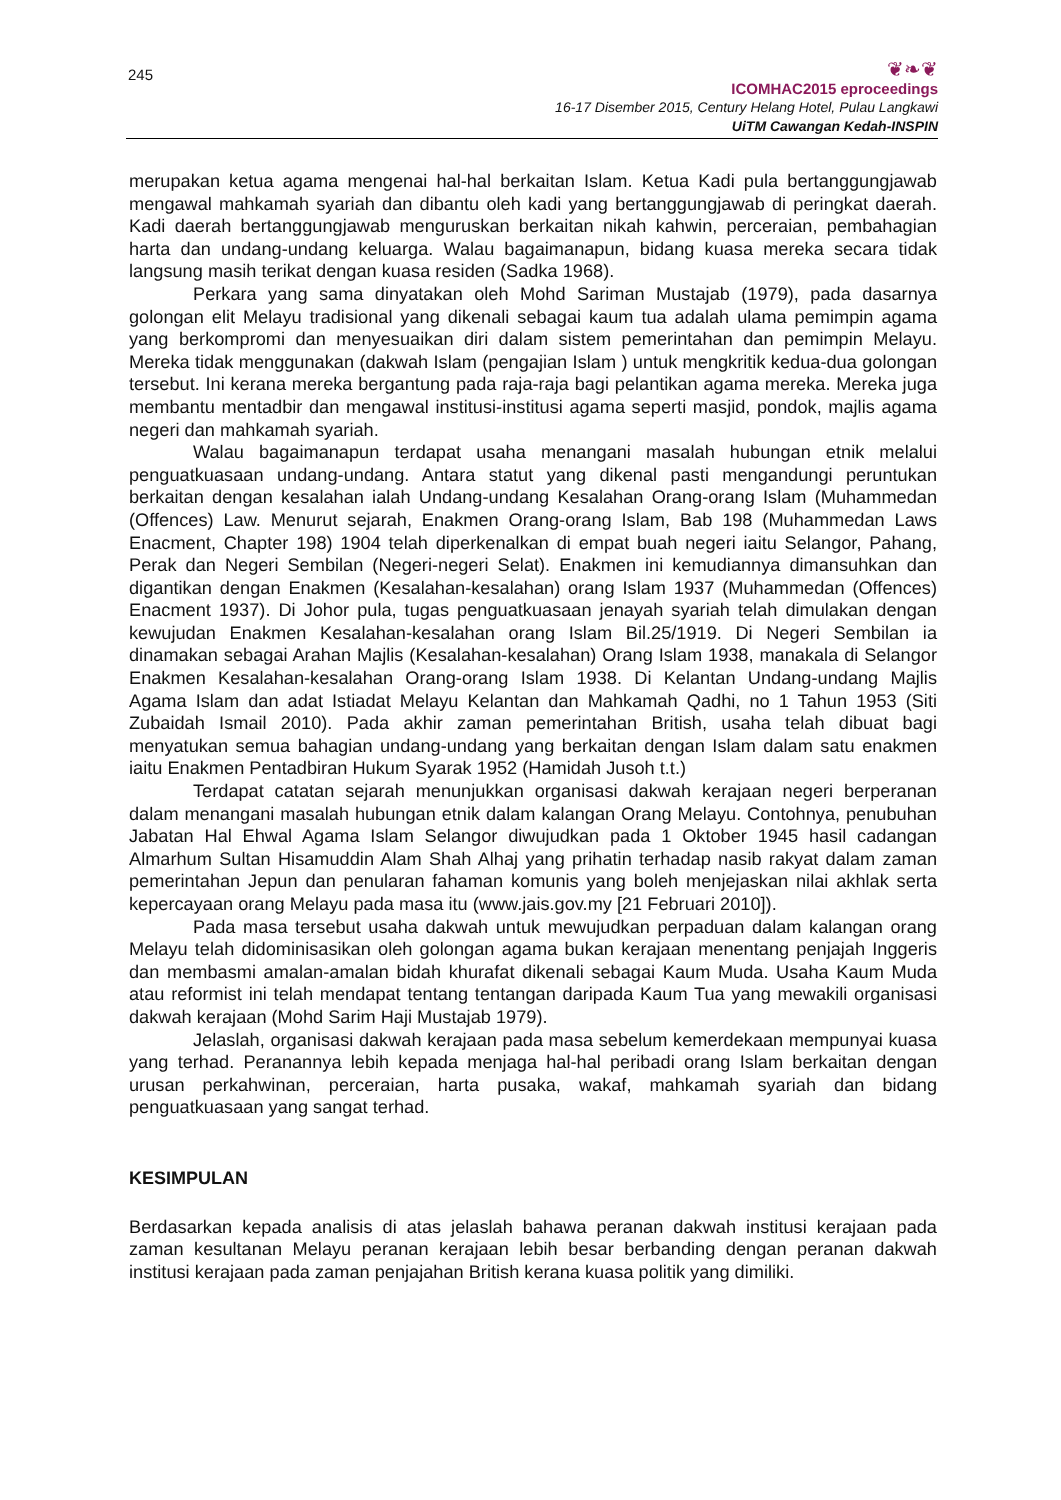245
❦❧❦
ICOMHAC2015 eproceedings
16-17 Disember 2015, Century Helang Hotel, Pulau Langkawi
UiTM Cawangan Kedah-INSPIN
merupakan ketua agama mengenai hal-hal berkaitan Islam. Ketua Kadi pula bertanggungjawab mengawal mahkamah syariah dan dibantu oleh kadi yang bertanggungjawab di peringkat daerah. Kadi daerah bertanggungjawab menguruskan berkaitan nikah kahwin, perceraian, pembahagian harta dan undang-undang keluarga. Walau bagaimanapun, bidang kuasa mereka secara tidak langsung masih terikat dengan kuasa residen (Sadka 1968).
Perkara yang sama dinyatakan oleh Mohd Sariman Mustajab (1979), pada dasarnya golongan elit Melayu tradisional yang dikenali sebagai kaum tua adalah ulama pemimpin agama yang berkompromi dan menyesuaikan diri dalam sistem pemerintahan dan pemimpin Melayu. Mereka tidak menggunakan (dakwah Islam (pengajian Islam ) untuk mengkritik kedua-dua golongan tersebut. Ini kerana mereka bergantung pada raja-raja bagi pelantikan agama mereka. Mereka juga membantu mentadbir dan mengawal institusi-institusi agama seperti masjid, pondok, majlis agama negeri dan mahkamah syariah.
Walau bagaimanapun terdapat usaha menangani masalah hubungan etnik melalui penguatkuasaan undang-undang. Antara statut yang dikenal pasti mengandungi peruntukan berkaitan dengan kesalahan ialah Undang-undang Kesalahan Orang-orang Islam (Muhammedan (Offences) Law. Menurut sejarah, Enakmen Orang-orang Islam, Bab 198 (Muhammedan Laws Enacment, Chapter 198) 1904 telah diperkenalkan di empat buah negeri iaitu Selangor, Pahang, Perak dan Negeri Sembilan (Negeri-negeri Selat). Enakmen ini kemudiannya dimansuhkan dan digantikan dengan Enakmen (Kesalahan-kesalahan) orang Islam 1937 (Muhammedan (Offences) Enacment 1937). Di Johor pula, tugas penguatkuasaan jenayah syariah telah dimulakan dengan kewujudan Enakmen Kesalahan-kesalahan orang Islam Bil.25/1919. Di Negeri Sembilan ia dinamakan sebagai Arahan Majlis (Kesalahan-kesalahan) Orang Islam 1938, manakala di Selangor Enakmen Kesalahan-kesalahan Orang-orang Islam 1938. Di Kelantan Undang-undang Majlis Agama Islam dan adat Istiadat Melayu Kelantan dan Mahkamah Qadhi, no 1 Tahun 1953 (Siti Zubaidah Ismail 2010). Pada akhir zaman pemerintahan British, usaha telah dibuat bagi menyatukan semua bahagian undang-undang yang berkaitan dengan Islam dalam satu enakmen iaitu Enakmen Pentadbiran Hukum Syarak 1952 (Hamidah Jusoh t.t.)
Terdapat catatan sejarah menunjukkan organisasi dakwah kerajaan negeri berperanan dalam menangani masalah hubungan etnik dalam kalangan Orang Melayu. Contohnya, penubuhan Jabatan Hal Ehwal Agama Islam Selangor diwujudkan pada 1 Oktober 1945 hasil cadangan Almarhum Sultan Hisamuddin Alam Shah Alhaj yang prihatin terhadap nasib rakyat dalam zaman pemerintahan Jepun dan penularan fahaman komunis yang boleh menjejaskan nilai akhlak serta kepercayaan orang Melayu pada masa itu (www.jais.gov.my [21 Februari 2010]).
Pada masa tersebut usaha dakwah untuk mewujudkan perpaduan dalam kalangan orang Melayu telah didominisasikan oleh golongan agama bukan kerajaan menentang penjajah Inggeris dan membasmi amalan-amalan bidah khurafat dikenali sebagai Kaum Muda. Usaha Kaum Muda atau reformist ini telah mendapat tentang tentangan daripada Kaum Tua yang mewakili organisasi dakwah kerajaan (Mohd Sarim Haji Mustajab 1979).
Jelaslah, organisasi dakwah kerajaan pada masa sebelum kemerdekaan mempunyai kuasa yang terhad. Peranannya lebih kepada menjaga hal-hal peribadi orang Islam berkaitan dengan urusan perkahwinan, perceraian, harta pusaka, wakaf, mahkamah syariah dan bidang penguatkuasaan yang sangat terhad.
KESIMPULAN
Berdasarkan kepada analisis di atas jelaslah bahawa peranan dakwah institusi kerajaan pada zaman kesultanan Melayu peranan kerajaan lebih besar berbanding dengan peranan dakwah institusi kerajaan pada zaman penjajahan British kerana kuasa politik yang dimiliki.